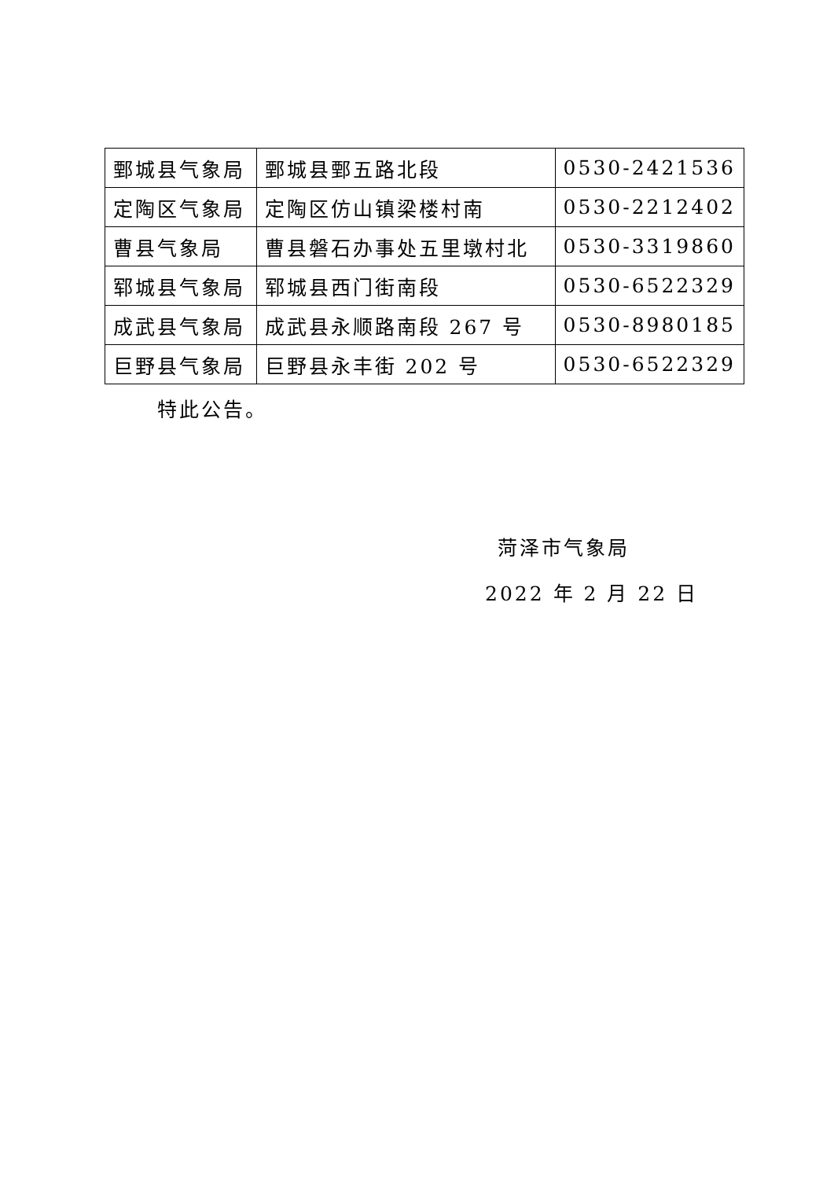| 鄄城县气象局 | 鄄城县鄄五路北段 | 0530-2421536 |
| 定陶区气象局 | 定陶区仿山镇梁楼村南 | 0530-2212402 |
| 曹县气象局 | 曹县磐石办事处五里墩村北 | 0530-3319860 |
| 郓城县气象局 | 郓城县西门街南段 | 0530-6522329 |
| 成武县气象局 | 成武县永顺路南段 267 号 | 0530-8980185 |
| 巨野县气象局 | 巨野县永丰街 202 号 | 0530-6522329 |
特此公告。
菏泽市气象局
2022 年 2 月 22 日